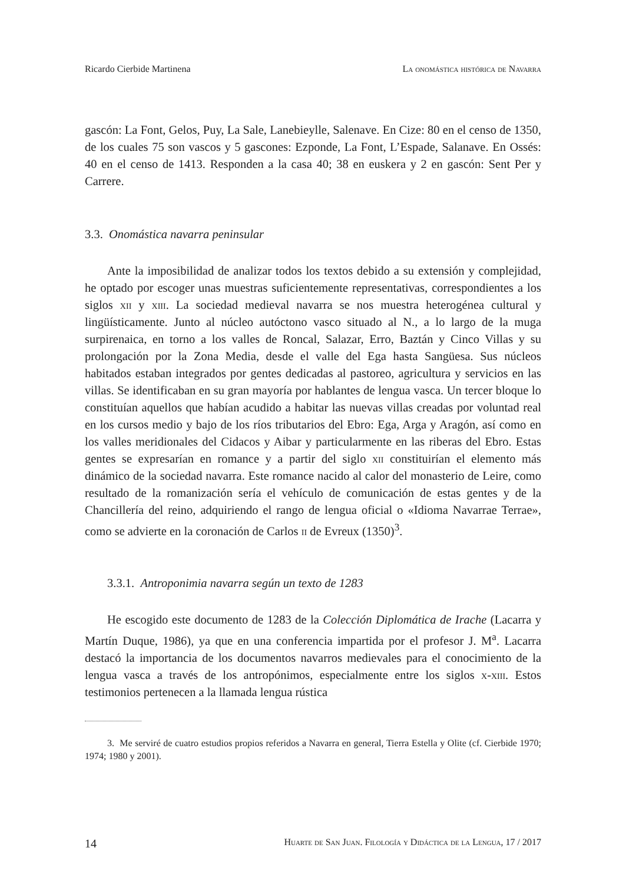Ricardo Cierbide Martinena La onomástica histórica de Navarra
gascón: La Font, Gelos, Puy, La Sale, Lanebieylle, Salenave. En Cize: 80 en el censo de 1350, de los cuales 75 son vascos y 5 gascones: Ezponde, La Font, L’Espade, Salanave. En Ossés: 40 en el censo de 1413. Responden a la casa 40; 38 en euskera y 2 en gascón: Sent Per y Carrere.
3.3. Onomástica navarra peninsular
Ante la imposibilidad de analizar todos los textos debido a su extensión y complejidad, he optado por escoger unas muestras suficientemente representativas, correspondientes a los siglos xii y xiii. La sociedad medieval navarra se nos muestra heterogénea cultural y lingüísticamente. Junto al núcleo autóctono vasco situado al N., a lo largo de la muga surpirenaica, en torno a los valles de Roncal, Salazar, Erro, Baztán y Cinco Villas y su prolongación por la Zona Media, desde el valle del Ega hasta Sangüesa. Sus núcleos habitados estaban integrados por gentes dedicadas al pastoreo, agricultura y servicios en las villas. Se identificaban en su gran mayoría por hablantes de lengua vasca. Un tercer bloque lo constituían aquellos que habían acudido a habitar las nuevas villas creadas por voluntad real en los cursos medio y bajo de los ríos tributarios del Ebro: Ega, Arga y Aragón, así como en los valles meridionales del Cidacos y Aibar y particularmente en las riberas del Ebro. Estas gentes se expresarían en romance y a partir del siglo xii constituirían el elemento más dinámico de la sociedad navarra. Este romance nacido al calor del monasterio de Leire, como resultado de la romanización sería el vehículo de comunicación de estas gentes y de la Chancillería del reino, adquiriendo el rango de lengua oficial o «Idioma Navarrae Terrae», como se advierte en la coronación de Carlos ii de Evreux (1350)<sup>3</sup>.
3.3.1. Antroponimia navarra según un texto de 1283
He escogido este documento de 1283 de la Colección Diplomática de Irache (Lacarra y Martín Duque, 1986), ya que en una conferencia impartida por el profesor J. M<sup>a</sup>. Lacarra destacó la importancia de los documentos navarros medievales para el conocimiento de la lengua vasca a través de los antropónimos, especialmente entre los siglos x-xiii. Estos testimonios pertenecen a la llamada lengua rústica
3. Me serviré de cuatro estudios propios referidos a Navarra en general, Tierra Estella y Olite (cf. Cierbide 1970; 1974; 1980 y 2001).
14 Huarte de San Juan. Filología y Didáctica de la Lengua, 17 / 2017